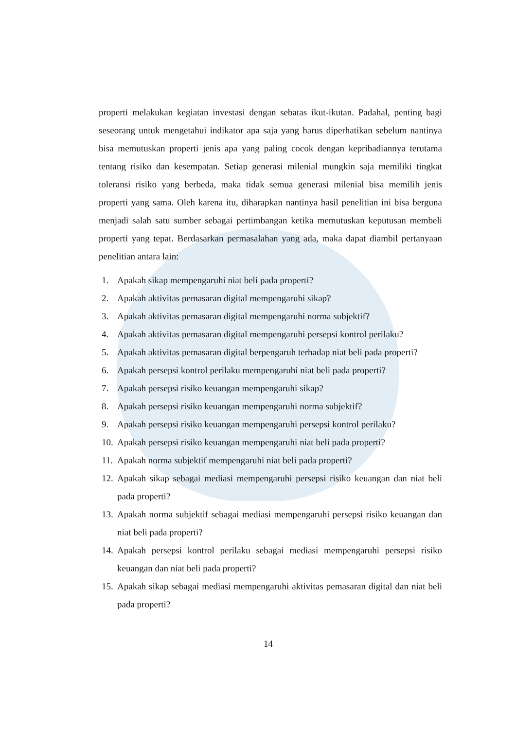properti melakukan kegiatan investasi dengan sebatas ikut-ikutan. Padahal, penting bagi seseorang untuk mengetahui indikator apa saja yang harus diperhatikan sebelum nantinya bisa memutuskan properti jenis apa yang paling cocok dengan kepribadiannya terutama tentang risiko dan kesempatan. Setiap generasi milenial mungkin saja memiliki tingkat toleransi risiko yang berbeda, maka tidak semua generasi milenial bisa memilih jenis properti yang sama. Oleh karena itu, diharapkan nantinya hasil penelitian ini bisa berguna menjadi salah satu sumber sebagai pertimbangan ketika memutuskan keputusan membeli properti yang tepat. Berdasarkan permasalahan yang ada, maka dapat diambil pertanyaan penelitian antara lain:
1. Apakah sikap mempengaruhi niat beli pada properti?
2. Apakah aktivitas pemasaran digital mempengaruhi sikap?
3. Apakah aktivitas pemasaran digital mempengaruhi norma subjektif?
4. Apakah aktivitas pemasaran digital mempengaruhi persepsi kontrol perilaku?
5. Apakah aktivitas pemasaran digital berpengaruh terhadap niat beli pada properti?
6. Apakah persepsi kontrol perilaku mempengaruhi niat beli pada properti?
7. Apakah persepsi risiko keuangan mempengaruhi sikap?
8. Apakah persepsi risiko keuangan mempengaruhi norma subjektif?
9. Apakah persepsi risiko keuangan mempengaruhi persepsi kontrol perilaku?
10. Apakah persepsi risiko keuangan mempengaruhi niat beli pada properti?
11. Apakah norma subjektif mempengaruhi niat beli pada properti?
12. Apakah sikap sebagai mediasi mempengaruhi persepsi risiko keuangan dan niat beli pada properti?
13. Apakah norma subjektif sebagai mediasi mempengaruhi persepsi risiko keuangan dan niat beli pada properti?
14. Apakah persepsi kontrol perilaku sebagai mediasi mempengaruhi persepsi risiko keuangan dan niat beli pada properti?
15. Apakah sikap sebagai mediasi mempengaruhi aktivitas pemasaran digital dan niat beli pada properti?
14